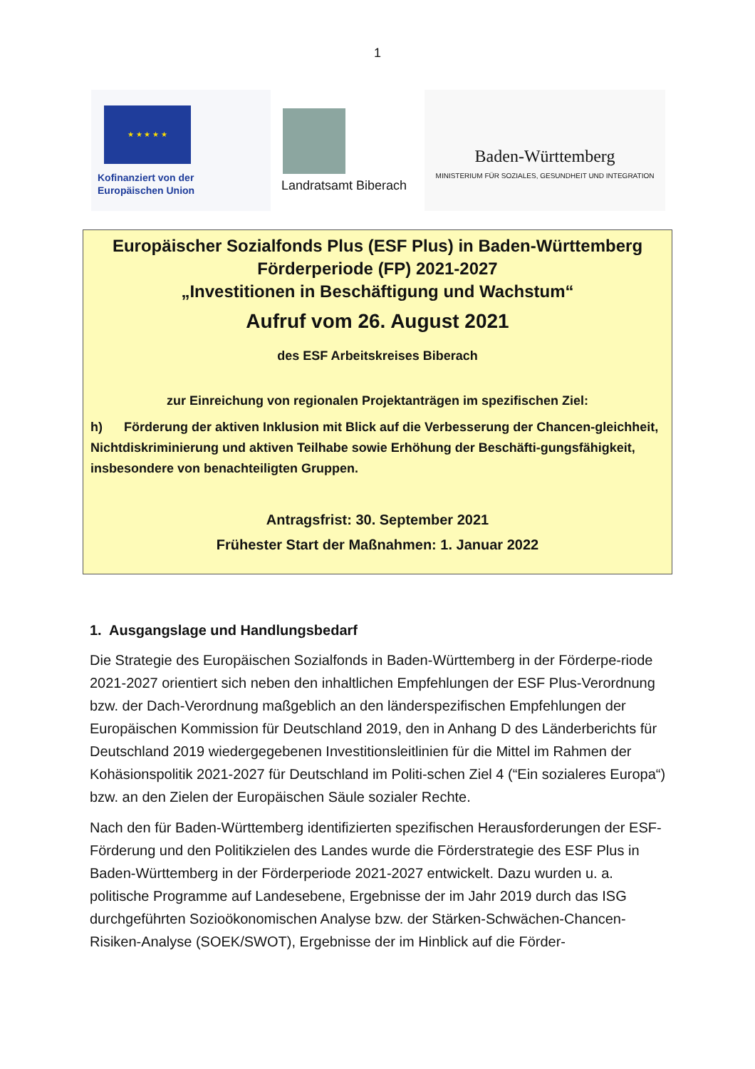1
★ ★ ★ ★ ★
Kofinanziert von der
Europäischen Union
Landratsamt Biberach
Baden-Württemberg
MINISTERIUM FÜR SOZIALES, GESUNDHEIT UND INTEGRATION
Europäischer Sozialfonds Plus (ESF Plus) in Baden-Württemberg
Förderperiode (FP) 2021-2027
„Investitionen in Beschäftigung und Wachstum“
Aufruf vom 26. August 2021
des ESF Arbeitskreises Biberach
zur Einreichung von regionalen Projektanträgen im spezifischen Ziel:
h) Förderung der aktiven Inklusion mit Blick auf die Verbesserung der Chancen-gleichheit, Nichtdiskriminierung und aktiven Teilhabe sowie Erhöhung der Beschäfti-gungsfähigkeit, insbesondere von benachteiligten Gruppen.
Antragsfrist: 30. September 2021
Frühester Start der Maßnahmen: 1. Januar 2022
1. Ausgangslage und Handlungsbedarf
Die Strategie des Europäischen Sozialfonds in Baden-Württemberg in der Förderpe-riode 2021-2027 orientiert sich neben den inhaltlichen Empfehlungen der ESF Plus-Verordnung bzw. der Dach-Verordnung maßgeblich an den länderspezifischen Empfehlungen der Europäischen Kommission für Deutschland 2019, den in Anhang D des Länderberichts für Deutschland 2019 wiedergegebenen Investitionsleitlinien für die Mittel im Rahmen der Kohäsionspolitik 2021-2027 für Deutschland im Politi-schen Ziel 4 (“Ein sozialeres Europa“) bzw. an den Zielen der Europäischen Säule sozialer Rechte.
Nach den für Baden-Württemberg identifizierten spezifischen Herausforderungen der ESF-Förderung und den Politikzielen des Landes wurde die Förderstrategie des ESF Plus in Baden-Württemberg in der Förderperiode 2021-2027 entwickelt. Dazu wurden u. a. politische Programme auf Landesebene, Ergebnisse der im Jahr 2019 durch das ISG durchgeführten Sozioökonomischen Analyse bzw. der Stärken-Schwächen-Chancen-Risiken-Analyse (SOEK/SWOT), Ergebnisse der im Hinblick auf die Förder-